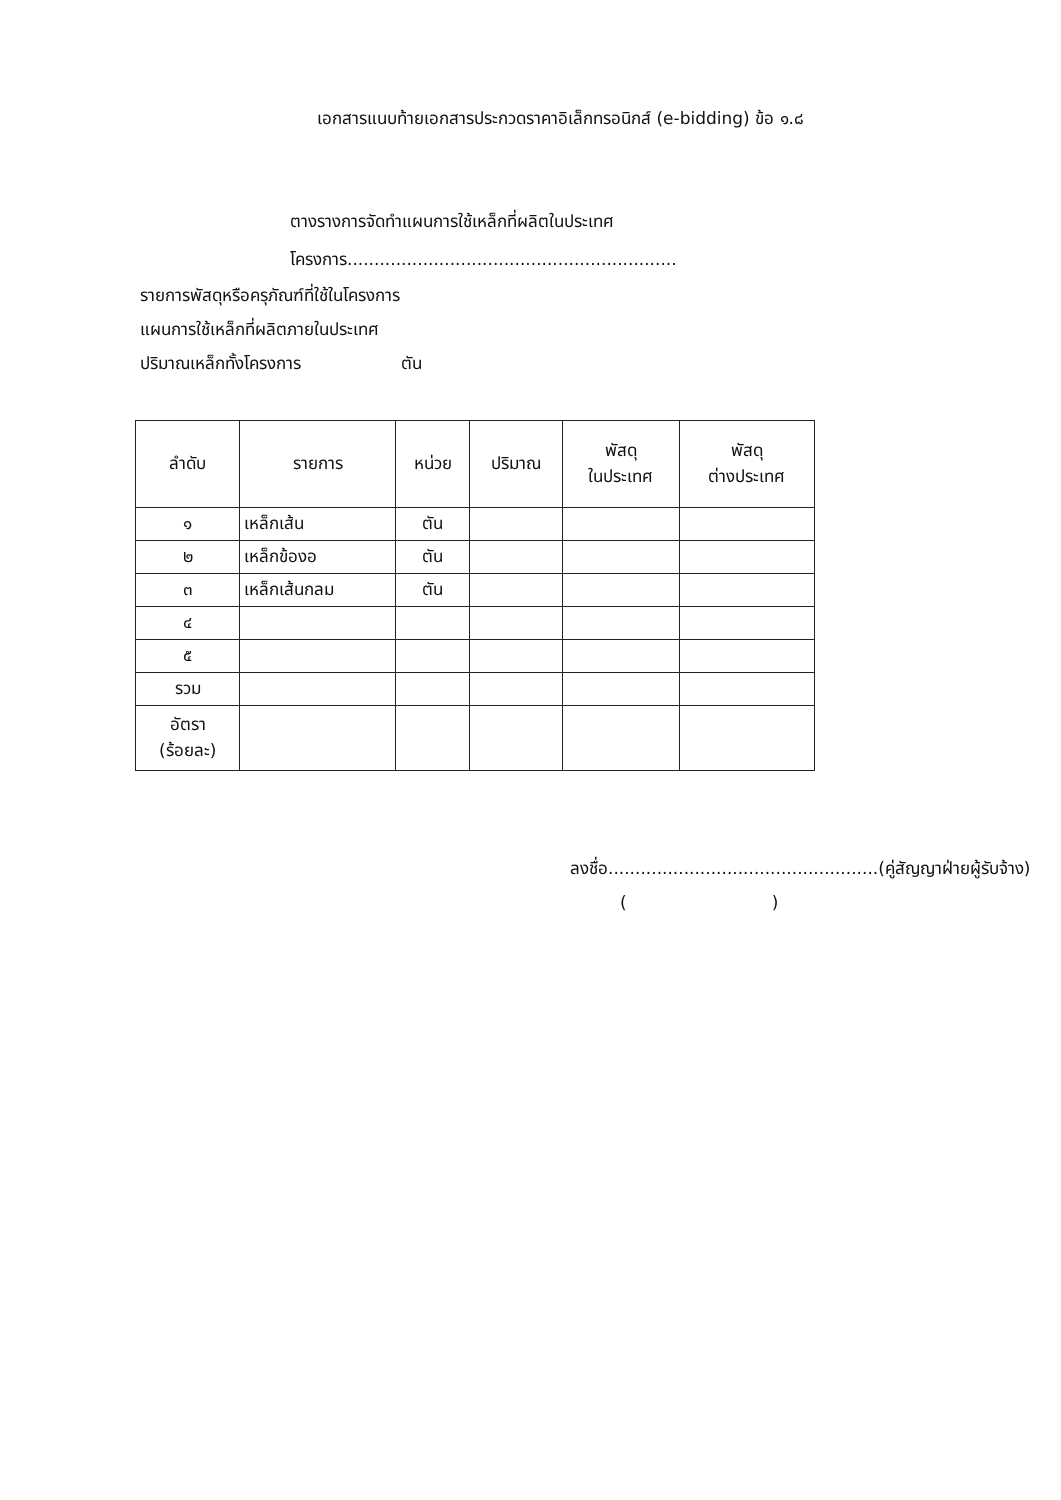เอกสารแนบท้ายเอกสารประกวดราคาอิเล็กทรอนิกส์ (e-bidding) ข้อ ๑.๘
ตางรางการจัดทำแผนการใช้เหล็กที่ผลิตในประเทศ
โครงการ.............................................................
รายการพัสดุหรือครุภัณฑ์ที่ใช้ในโครงการ
แผนการใช้เหล็กที่ผลิตภายในประเทศ
ปริมาณเหล็กทั้งโครงการ ตัน
| ลำดับ | รายการ | หน่วย | ปริมาณ | พัสดุ ในประเทศ | พัสดุ ต่างประเทศ |
| --- | --- | --- | --- | --- | --- |
| ๑ | เหล็กเส้น | ตัน | | | |
| ๒ | เหล็กข้องอ | ตัน | | | |
| ๓ | เหล็กเส้นกลม | ตัน | | | |
| ๔ | | | | | |
| ๕ | | | | | |
| รวม | | | | | |
| อัตรา (ร้อยละ) | | | | | |
ลงชื่อ..................................................(คู่สัญญาฝ่ายผู้รับจ้าง)
()